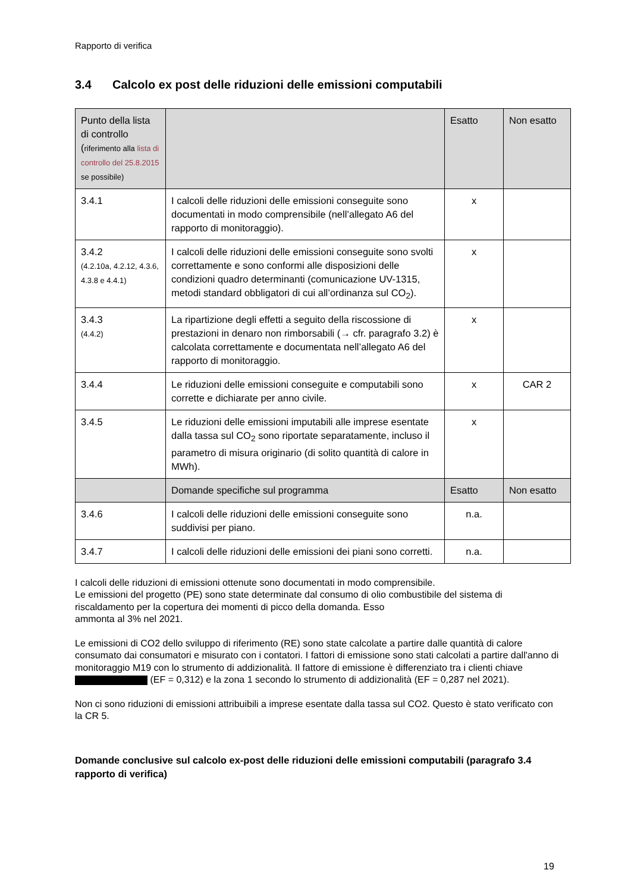Rapporto di verifica
3.4 Calcolo ex post delle riduzioni delle emissioni computabili
| Punto della lista di controllo ( riferimento alla lista di controllo del 25.8.2015 se possibile) | | Esatto | Non esatto |
| --- | --- | --- | --- |
| 3.4.1 | I calcoli delle riduzioni delle emissioni conseguite sono documentati in modo comprensibile (nell’allegato A6 del rapporto di monitoraggio). | x | |
| 3.4.2 (4.2.10a, 4.2.12, 4.3.6, 4.3.8 e 4.4.1) | I calcoli delle riduzioni delle emissioni conseguite sono svolti correttamente e sono conformi alle disposizioni delle condizioni quadro determinanti (comunicazione UV-1315, metodi standard obbligatori di cui all’ordinanza sul CO<sub>2</sub>). | x | |
| 3.4.3 (4.4.2) | La ripartizione degli effetti a seguito della riscossione di prestazioni in denaro non rimborsabili (→ cfr. paragrafo 3.2) è calcolata correttamente e documentata nell’allegato A6 del rapporto di monitoraggio. | x | |
| 3.4.4 | Le riduzioni delle emissioni conseguite e computabili sono corrette e dichiarate per anno civile. | x | CAR 2 |
| 3.4.5 | Le riduzioni delle emissioni imputabili alle imprese esentate dalla tassa sul CO<sub>2</sub> sono riportate separatamente, incluso il parametro di misura originario (di solito quantità di calore in MWh). | x | |
| | Domande specifiche sul programma | Esatto | Non esatto |
| 3.4.6 | I calcoli delle riduzioni delle emissioni conseguite sono suddivisi per piano. | n.a. | |
| 3.4.7 | I calcoli delle riduzioni delle emissioni dei piani sono corretti. | n.a. | |
I calcoli delle riduzioni di emissioni ottenute sono documentati in modo comprensibile.
Le emissioni del progetto (PE) sono state determinate dal consumo di olio combustibile del sistema di riscaldamento per la copertura dei momenti di picco della domanda. Esso
ammonta al 3% nel 2021.
Le emissioni di CO2 dello sviluppo di riferimento (RE) sono state calcolate a partire dalle quantità di calore consumato dai consumatori e misurato con i contatori. I fattori di emissione sono stati calcolati a partire dall'anno di monitoraggio M19 con lo strumento di addizionalità. Il fattore di emissione è differenziato tra i clienti chiave (EF = 0,312) e la zona 1 secondo lo strumento di addizionalità (EF = 0,287 nel 2021).
Non ci sono riduzioni di emissioni attribuibili a imprese esentate dalla tassa sul CO2. Questo è stato verificato con la CR 5.
Domande conclusive sul calcolo ex-post delle riduzioni delle emissioni computabili (paragrafo 3.4 rapporto di verifica)
19